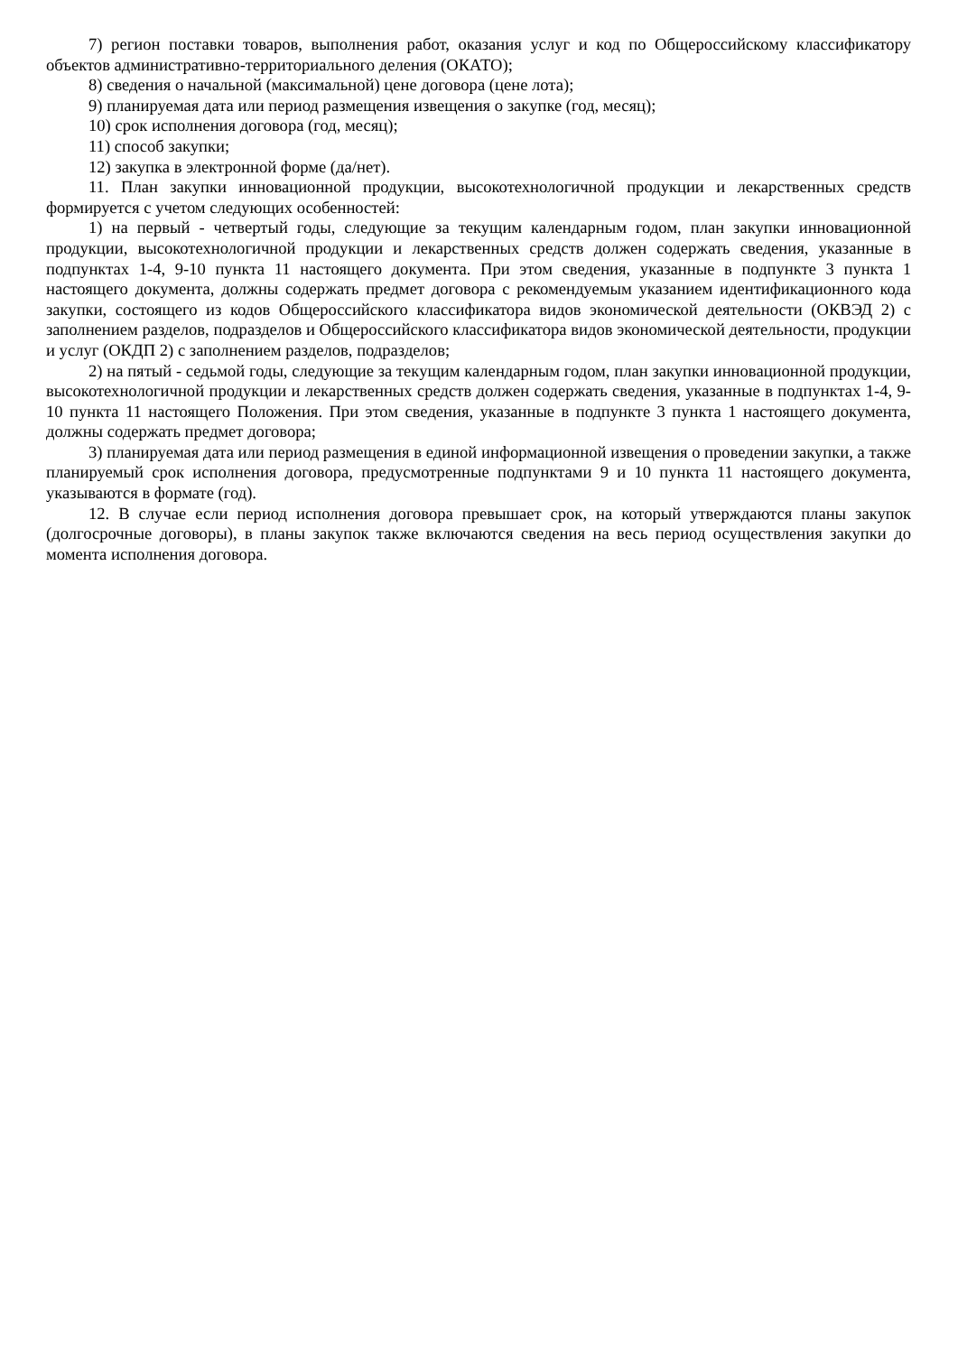7) регион поставки товаров, выполнения работ, оказания услуг и код по Общероссийскому классификатору объектов административно-территориального деления (ОКАТО);
8) сведения о начальной (максимальной) цене договора (цене лота);
9) планируемая дата или период размещения извещения о закупке (год, месяц);
10) срок исполнения договора (год, месяц);
11) способ закупки;
12) закупка в электронной форме (да/нет).
11. План закупки инновационной продукции, высокотехнологичной продукции и лекарственных средств формируется с учетом следующих особенностей:
1) на первый - четвертый годы, следующие за текущим календарным годом, план закупки инновационной продукции, высокотехнологичной продукции и лекарственных средств должен содержать сведения, указанные в подпунктах 1-4, 9-10 пункта 11 настоящего документа. При этом сведения, указанные в подпункте 3 пункта 1 настоящего документа, должны содержать предмет договора с рекомендуемым указанием идентификационного кода закупки, состоящего из кодов Общероссийского классификатора видов экономической деятельности (ОКВЭД 2) с заполнением разделов, подразделов и Общероссийского классификатора видов экономической деятельности, продукции и услуг (ОКДП 2) с заполнением разделов, подразделов;
2) на пятый - седьмой годы, следующие за текущим календарным годом, план закупки инновационной продукции, высокотехнологичной продукции и лекарственных средств должен содержать сведения, указанные в подпунктах 1-4, 9-10 пункта 11 настоящего Положения. При этом сведения, указанные в подпункте 3 пункта 1 настоящего документа, должны содержать предмет договора;
3) планируемая дата или период размещения в единой информационной извещения о проведении закупки, а также планируемый срок исполнения договора, предусмотренные подпунктами 9 и 10 пункта 11 настоящего документа, указываются в формате (год).
12. В случае если период исполнения договора превышает срок, на который утверждаются планы закупок (долгосрочные договоры), в планы закупок также включаются сведения на весь период осуществления закупки до момента исполнения договора.